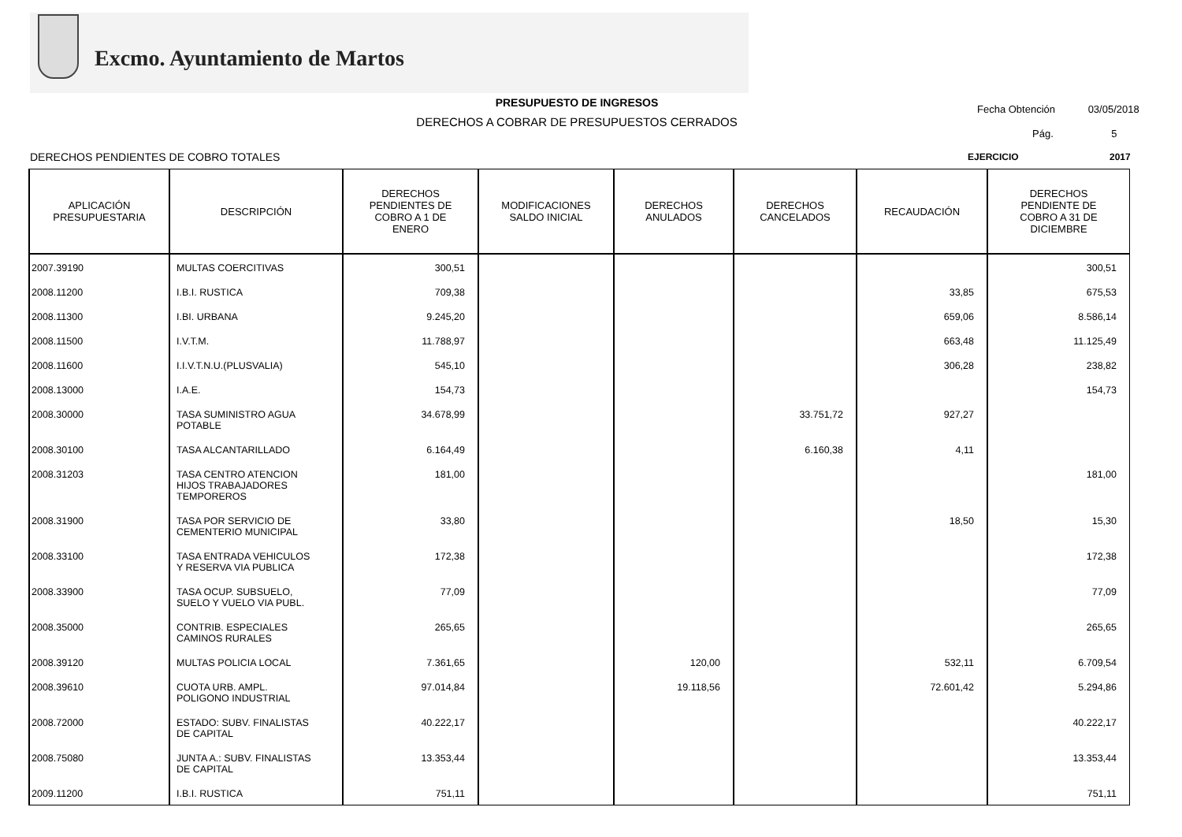Excmo. Ayuntamiento de Martos
PRESUPUESTO DE INGRESOS
DERECHOS A COBRAR DE PRESUPUESTOS CERRADOS
Fecha Obtención 03/05/2018
Pág. 5
DERECHOS PENDIENTES DE COBRO TOTALES
EJERCICIO 2017
| APLICACIÓN PRESUPUESTARIA | DESCRIPCIÓN | DERECHOS PENDIENTES DE COBRO A 1 DE ENERO | MODIFICACIONES SALDO INICIAL | DERECHOS ANULADOS | DERECHOS CANCELADOS | RECAUDACIÓN | DERECHOS PENDIENTE DE COBRO A 31 DE DICIEMBRE |
| --- | --- | --- | --- | --- | --- | --- | --- |
| 2007.39190 | MULTAS COERCITIVAS | 300,51 | | | | | 300,51 |
| 2008.11200 | I.B.I. RUSTICA | 709,38 | | | | 33,85 | 675,53 |
| 2008.11300 | I.BI. URBANA | 9.245,20 | | | | 659,06 | 8.586,14 |
| 2008.11500 | I.V.T.M. | 11.788,97 | | | | 663,48 | 11.125,49 |
| 2008.11600 | I.I.V.T.N.U.(PLUSVALIA) | 545,10 | | | | 306,28 | 238,82 |
| 2008.13000 | I.A.E. | 154,73 | | | | | 154,73 |
| 2008.30000 | TASA SUMINISTRO AGUA POTABLE | 34.678,99 | | | 33.751,72 | 927,27 | |
| 2008.30100 | TASA ALCANTARILLADO | 6.164,49 | | | 6.160,38 | 4,11 | |
| 2008.31203 | TASA CENTRO ATENCION HIJOS TRABAJADORES TEMPOREROS | 181,00 | | | | | 181,00 |
| 2008.31900 | TASA POR SERVICIO DE CEMENTERIO MUNICIPAL | 33,80 | | | | 18,50 | 15,30 |
| 2008.33100 | TASA ENTRADA VEHICULOS Y RESERVA VIA PUBLICA | 172,38 | | | | | 172,38 |
| 2008.33900 | TASA OCUP. SUBSUELO, SUELO Y VUELO VIA PUBL. | 77,09 | | | | | 77,09 |
| 2008.35000 | CONTRIB. ESPECIALES CAMINOS RURALES | 265,65 | | | | | 265,65 |
| 2008.39120 | MULTAS POLICIA LOCAL | 7.361,65 | | 120,00 | | 532,11 | 6.709,54 |
| 2008.39610 | CUOTA URB. AMPL. POLIGONO INDUSTRIAL | 97.014,84 | | 19.118,56 | | 72.601,42 | 5.294,86 |
| 2008.72000 | ESTADO: SUBV. FINALISTAS DE CAPITAL | 40.222,17 | | | | | 40.222,17 |
| 2008.75080 | JUNTA A.: SUBV. FINALISTAS DE CAPITAL | 13.353,44 | | | | | 13.353,44 |
| 2009.11200 | I.B.I. RUSTICA | 751,11 | | | | | 751,11 |